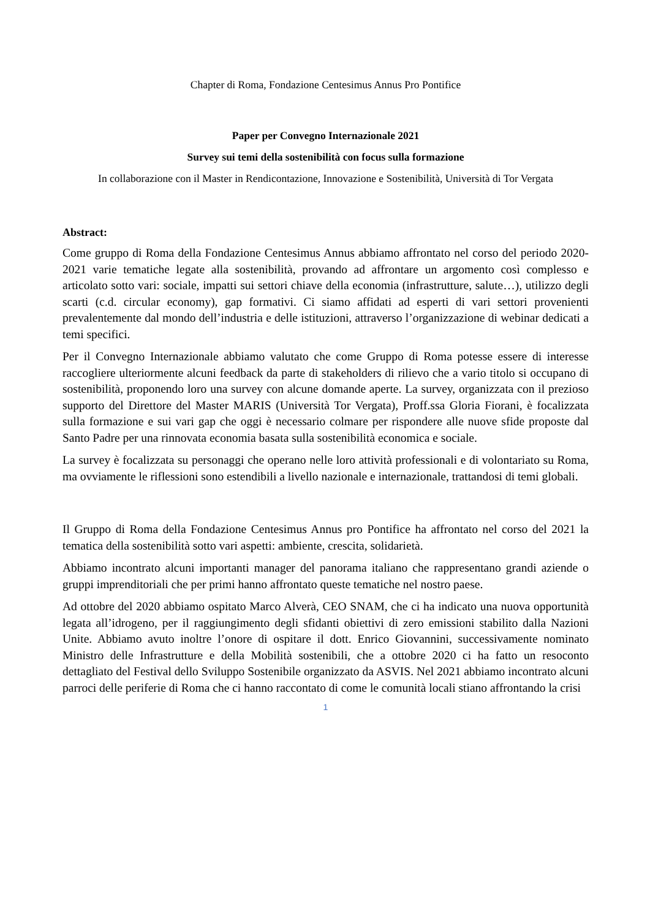Chapter di Roma, Fondazione Centesimus Annus Pro Pontifice
Paper per Convegno Internazionale 2021
Survey sui temi della sostenibilità con focus sulla formazione
In collaborazione con il Master in Rendicontazione, Innovazione e Sostenibilità, Università di Tor Vergata
Abstract:
Come gruppo di Roma della Fondazione Centesimus Annus abbiamo affrontato nel corso del periodo 2020-2021 varie tematiche legate alla sostenibilità, provando ad affrontare un argomento così complesso e articolato sotto vari: sociale, impatti sui settori chiave della economia (infrastrutture, salute…), utilizzo degli scarti (c.d. circular economy), gap formativi. Ci siamo affidati ad esperti di vari settori provenienti prevalentemente dal mondo dell’industria e delle istituzioni, attraverso l’organizzazione di webinar dedicati a temi specifici.
Per il Convegno Internazionale abbiamo valutato che come Gruppo di Roma potesse essere di interesse raccogliere ulteriormente alcuni feedback da parte di stakeholders di rilievo che a vario titolo si occupano di sostenibilità, proponendo loro una survey con alcune domande aperte. La survey, organizzata con il prezioso supporto del Direttore del Master MARIS (Università Tor Vergata), Proff.ssa Gloria Fiorani, è focalizzata sulla formazione e sui vari gap che oggi è necessario colmare per rispondere alle nuove sfide proposte dal Santo Padre per una rinnovata economia basata sulla sostenibilità economica e sociale.
La survey è focalizzata su personaggi che operano nelle loro attività professionali e di volontariato su Roma, ma ovviamente le riflessioni sono estendibili a livello nazionale e internazionale, trattandosi di temi globali.
Il Gruppo di Roma della Fondazione Centesimus Annus pro Pontifice ha affrontato nel corso del 2021 la tematica della sostenibilità sotto vari aspetti: ambiente, crescita, solidarietà.
Abbiamo incontrato alcuni importanti manager del panorama italiano che rappresentano grandi aziende o gruppi imprenditoriali che per primi hanno affrontato queste tematiche nel nostro paese.
Ad ottobre del 2020 abbiamo ospitato Marco Alverà, CEO SNAM, che ci ha indicato una nuova opportunità legata all’idrogeno, per il raggiungimento degli sfidanti obiettivi di zero emissioni stabilito dalla Nazioni Unite. Abbiamo avuto inoltre l’onore di ospitare il dott. Enrico Giovannini, successivamente nominato Ministro delle Infrastrutture e della Mobilità sostenibili, che a ottobre 2020 ci ha fatto un resoconto dettagliato del Festival dello Sviluppo Sostenibile organizzato da ASVIS. Nel 2021 abbiamo incontrato alcuni parroci delle periferie di Roma che ci hanno raccontato di come le comunità locali stiano affrontando la crisi
1